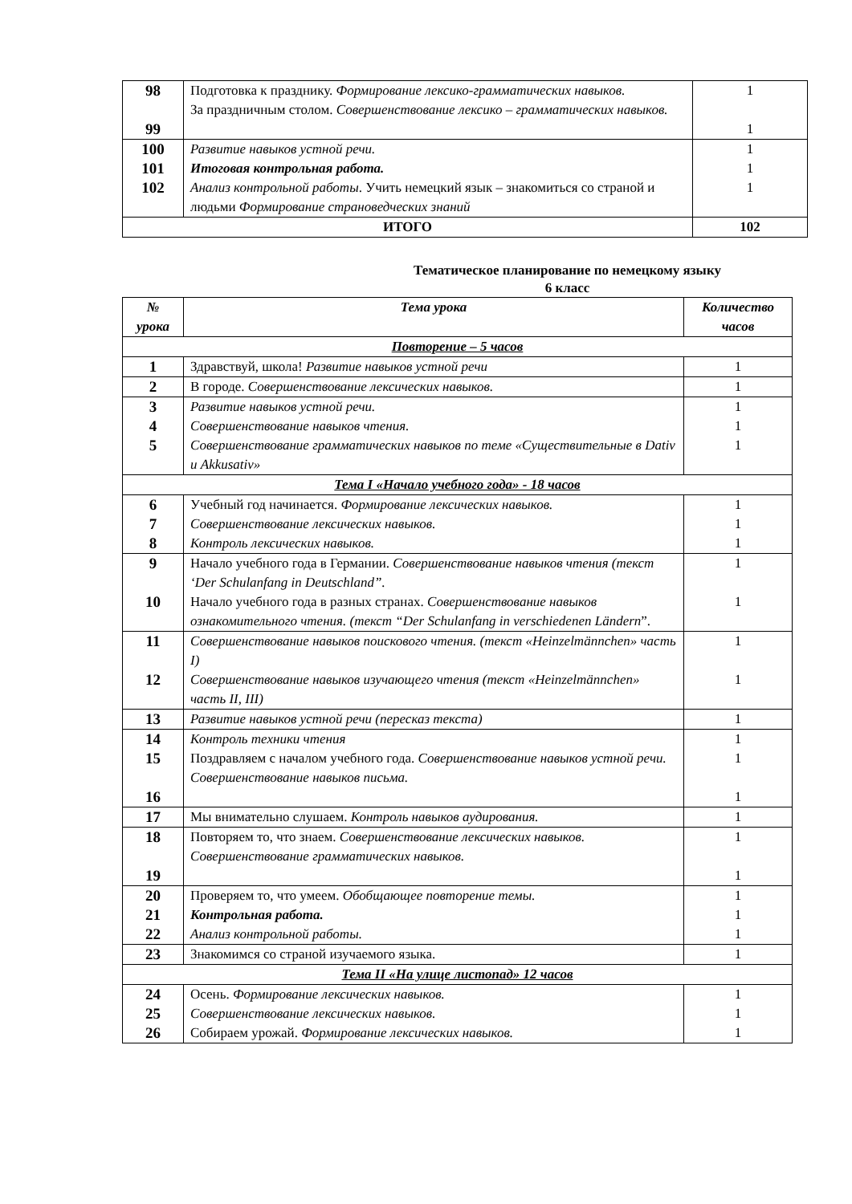| 98 99 | Подготовка к празднику. Формирование лексико-грамматических навыков. За праздничным столом. Совершенствование лексико – грамматических навыков. | 1 1 |
| 100 101 102 | Развитие навыков устной речи. Итоговая контрольная работа. Анализ контрольной работы . Учить немецкий язык – знакомиться со страной и людьми Формирование страноведческих знаний | 1 1 1 |
| ИТОГО | | 102 |
Тематическое планирование по немецкому языку
6 класс
| № урока | Тема урока | Количество часов |
| --- | --- | --- |
| Повторение – 5 часов | | |
| 1 | Здравствуй, школа! Развитие навыков устной речи | 1 |
| 2 | В городе. Совершенствование лексических навыков. | 1 |
| 3 4 5 | Развитие навыков устной речи. Совершенствование навыков чтения. Совершенствование грамматических навыков по теме «Существительные в Dativ и Akkusativ» | 1 1 1 |
| Тема I «Начало учебного года» - 18 часов | | |
| 6 7 8 | Учебный год начинается. Формирование лексических навыков. Совершенствование лексических навыков. Контроль лексических навыков. | 1 1 1 |
| 9 10 | Начало учебного года в Германии. Совершенствование навыков чтения (текст ‘Der Schulanfang in Deutschland”. Начало учебного года в разных странах. Совершенствование навыков ознакомительного чтения. (текст “Der Schulanfang in verschiedenen Ländern ”. | 1 1 |
| 11 12 | Совершенствование навыков поискового чтения. (текст «Heinzelmännchen» часть I) Совершенствование навыков изучающего чтения (текст «Heinzelmännchen» часть II, III) | 1 1 |
| 13 | Развитие навыков устной речи (пересказ текста) | 1 |
| 14 15 16 | Контроль техники чтения Поздравляем с началом учебного года. Совершенствование навыков устной речи. Совершенствование навыков письма. | 1 1 1 |
| 17 | Мы внимательно слушаем. Контроль навыков аудирования. | 1 |
| 18 19 | Повторяем то, что знаем. Совершенствование лексических навыков. Совершенствование грамматических навыков. | 1 1 |
| 20 21 22 | Проверяем то, что умеем. Обобщающее повторение темы. Контрольная работа. Анализ контрольной работы. | 1 1 1 |
| 23 | Знакомимся со страной изучаемого языка. | 1 |
| Тема II «На улице листопад» 12 часов | | |
| 24 25 26 | Осень. Формирование лексических навыков. Совершенствование лексических навыков. Собираем урожай. Формирование лексических навыков. | 1 1 1 |